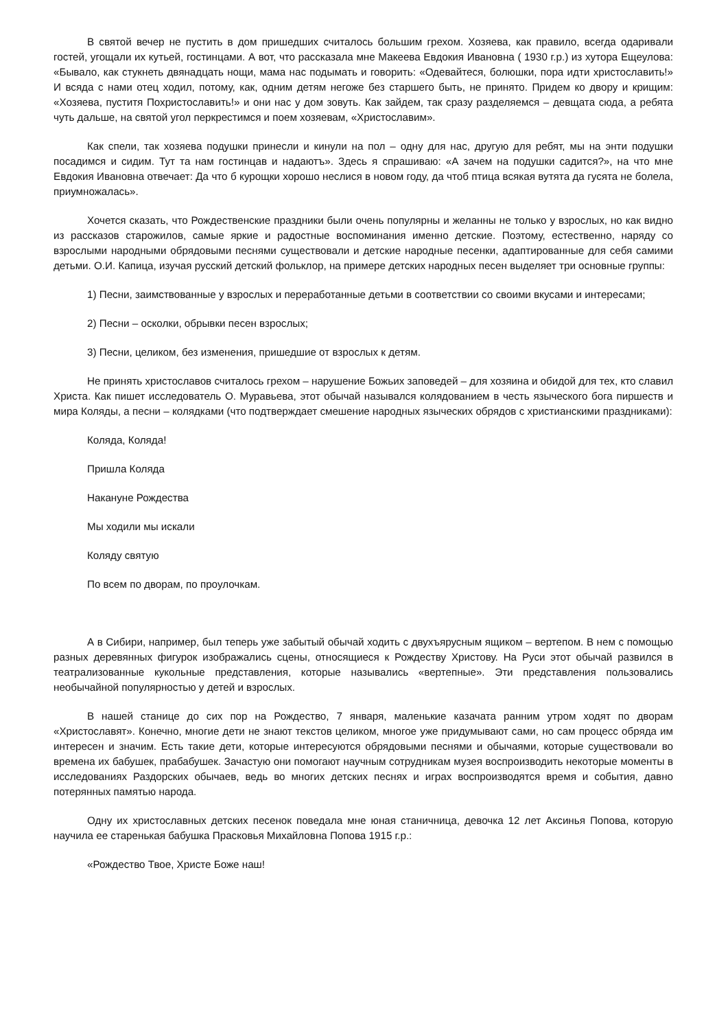В святой вечер не пустить в дом пришедших считалось большим грехом. Хозяева, как правило, всегда одаривали гостей, угощали их кутьей, гостинцами. А вот, что рассказала мне Макеева Евдокия Ивановна ( 1930 г.р.) из хутора Ещеулова: «Бывало, как стукнеть двянадцать нощи, мама нас подымать и говорить: «Одевайтеся, болюшки, пора идти христославить!» И всяда с нами отец ходил, потому, как, одним детям негоже без старшего быть, не принято. Придем ко двору и крищим: «Хозяева, пуститя Похристославить!» и они нас у дом зовуть. Как зайдем, так сразу разделяемся – девщата сюда, а ребята чуть дальше, на святой угол перкрестимся и поем хозяевам, «Христославим».
Как спели, так хозяева подушки принесли и кинули на пол – одну для нас, другую для ребят, мы на энти подушки посадимся и сидим. Тут та нам гостинцав и надаютъ». Здесь я спрашиваю: «А зачем на подушки садится?», на что мне Евдокия Ивановна отвечает: Да что б курощки хорошо неслися в новом году, да чтоб птица всякая вутята да гусята не болела, приумножалась».
Хочется сказать, что Рождественские праздники были очень популярны и желанны не только у взрослых, но как видно из рассказов старожилов, самые яркие и радостные воспоминания именно детские. Поэтому, естественно, наряду со взрослыми народными обрядовыми песнями существовали и детские народные песенки, адаптированные для себя самими детьми. О.И. Капица, изучая русский детский фольклор, на примере детских народных песен выделяет три основные группы:
1) Песни, заимствованные у взрослых и переработанные детьми в соответствии со своими вкусами и интересами;
2) Песни – осколки, обрывки песен взрослых;
3) Песни, целиком, без изменения, пришедшие от взрослых к детям.
Не принять христославов считалось грехом – нарушение Божьих заповедей – для хозяина и обидой для тех, кто славил Христа. Как пишет исследователь О. Муравьева, этот обычай назывался колядованием в честь языческого бога пиршеств и мира Коляды, а песни – колядками (что подтверждает смешение народных языческих обрядов с христианскими праздниками):
Коляда, Коляда!
Пришла Коляда
Накануне Рождества
Мы ходили мы искали
Коляду святую
По всем по дворам, по проулочкам.
А в Сибири, например, был теперь уже забытый обычай ходить с двухъярусным ящиком – вертепом. В нем с помощью разных деревянных фигурок изображались сцены, относящиеся к Рождеству Христову. На Руси этот обычай развился в театрализованные кукольные представления, которые назывались «вертепные». Эти представления пользовались необычайной популярностью у детей и взрослых.
В нашей станице до сих пор на Рождество, 7 января, маленькие казачата ранним утром ходят по дворам «Христославят». Конечно, многие дети не знают текстов целиком, многое уже придумывают сами, но сам процесс обряда им интересен и значим. Есть такие дети, которые интересуются обрядовыми песнями и обычаями, которые существовали во времена их бабушек, прабабушек. Зачастую они помогают научным сотрудникам музея воспроизводить некоторые моменты в исследованиях Раздорских обычаев, ведь во многих детских песнях и играх воспроизводятся время и события, давно потерянных памятью народа.
Одну их христославных детских песенок поведала мне юная станичница, девочка 12 лет Аксинья Попова, которую научила ее старенькая бабушка Прасковья Михайловна Попова 1915 г.р.:
«Рождество Твое, Христе Боже наш!